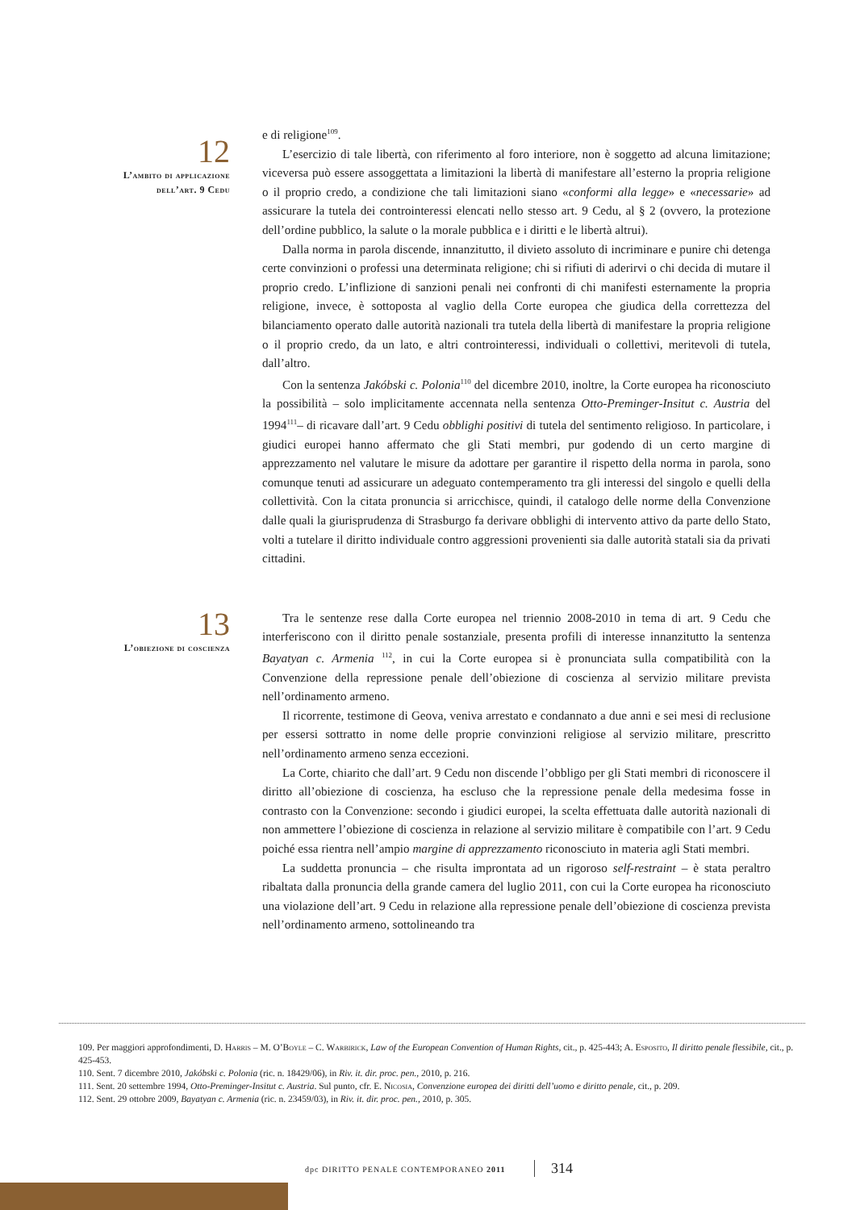12
L’ambito di applicazione
dell’art. 9 Cedu
e di religione<sup>109</sup>.
L’esercizio di tale libertà, con riferimento al foro interiore, non è soggetto ad alcuna limitazione; viceversa può essere assoggettata a limitazioni la libertà di manifestare all’esterno la propria religione o il proprio credo, a condizione che tali limitazioni siano «conformi alla legge» e «necessarie» ad assicurare la tutela dei controinteressi elencati nello stesso art. 9 Cedu, al § 2 (ovvero, la protezione dell’ordine pubblico, la salute o la morale pubblica e i diritti e le libertà altrui).
Dalla norma in parola discende, innanzitutto, il divieto assoluto di incriminare e punire chi detenga certe convinzioni o professi una determinata religione; chi si rifiuti di aderirvi o chi decida di mutare il proprio credo. L’inflizione di sanzioni penali nei confronti di chi manifesti esternamente la propria religione, invece, è sottoposta al vaglio della Corte europea che giudica della correttezza del bilanciamento operato dalle autorità nazionali tra tutela della libertà di manifestare la propria religione o il proprio credo, da un lato, e altri controinteressi, individuali o collettivi, meritevoli di tutela, dall’altro.
Con la sentenza Jakóbski c. Polonia<sup>110</sup> del dicembre 2010, inoltre, la Corte europea ha riconosciuto la possibilità – solo implicitamente accennata nella sentenza Otto-Preminger-Insitut c. Austria del 1994<sup>111</sup>– di ricavare dall’art. 9 Cedu obblighi positivi di tutela del sentimento religioso. In particolare, i giudici europei hanno affermato che gli Stati membri, pur godendo di un certo margine di apprezzamento nel valutare le misure da adottare per garantire il rispetto della norma in parola, sono comunque tenuti ad assicurare un adeguato contemperamento tra gli interessi del singolo e quelli della collettività. Con la citata pronuncia si arricchisce, quindi, il catalogo delle norme della Convenzione dalle quali la giurisprudenza di Strasburgo fa derivare obblighi di intervento attivo da parte dello Stato, volti a tutelare il diritto individuale contro aggressioni provenienti sia dalle autorità statali sia da privati cittadini.
13
L’obiezione di coscienza
Tra le sentenze rese dalla Corte europea nel triennio 2008-2010 in tema di art. 9 Cedu che interferiscono con il diritto penale sostanziale, presenta profili di interesse innanzitutto la sentenza Bayatyan c. Armenia <sup>112</sup>, in cui la Corte europea si è pronunciata sulla compatibilità con la Convenzione della repressione penale dell’obiezione di coscienza al servizio militare prevista nell’ordinamento armeno.
Il ricorrente, testimone di Geova, veniva arrestato e condannato a due anni e sei mesi di reclusione per essersi sottratto in nome delle proprie convinzioni religiose al servizio militare, prescritto nell’ordinamento armeno senza eccezioni.
La Corte, chiarito che dall’art. 9 Cedu non discende l’obbligo per gli Stati membri di riconoscere il diritto all’obiezione di coscienza, ha escluso che la repressione penale della medesima fosse in contrasto con la Convenzione: secondo i giudici europei, la scelta effettuata dalle autorità nazionali di non ammettere l’obiezione di coscienza in relazione al servizio militare è compatibile con l’art. 9 Cedu poiché essa rientra nell’ampio margine di apprezzamento riconosciuto in materia agli Stati membri.
La suddetta pronuncia – che risulta improntata ad un rigoroso self-restraint – è stata peraltro ribaltata dalla pronuncia della grande camera del luglio 2011, con cui la Corte europea ha riconosciuto una violazione dell’art. 9 Cedu in relazione alla repressione penale dell’obiezione di coscienza prevista nell’ordinamento armeno, sottolineando tra
109. Per maggiori approfondimenti, D. Harris – M. O’Boyle – C. Warbirick, Law of the European Convention of Human Rights, cit., p. 425-443; A. Esposito, Il diritto penale flessibile, cit., p. 425-453.
110. Sent. 7 dicembre 2010, Jakóbski c. Polonia (ric. n. 18429/06), in Riv. it. dir. proc. pen., 2010, p. 216.
111. Sent. 20 settembre 1994, Otto-Preminger-Insitut c. Austria. Sul punto, cfr. E. Nicosia, Convenzione europea dei diritti dell’uomo e diritto penale, cit., p. 209.
112. Sent. 29 ottobre 2009, Bayatyan c. Armenia (ric. n. 23459/03), in Riv. it. dir. proc. pen., 2010, p. 305.
dpc DIRITTO PENALE CONTEMPORANEO 2011
314